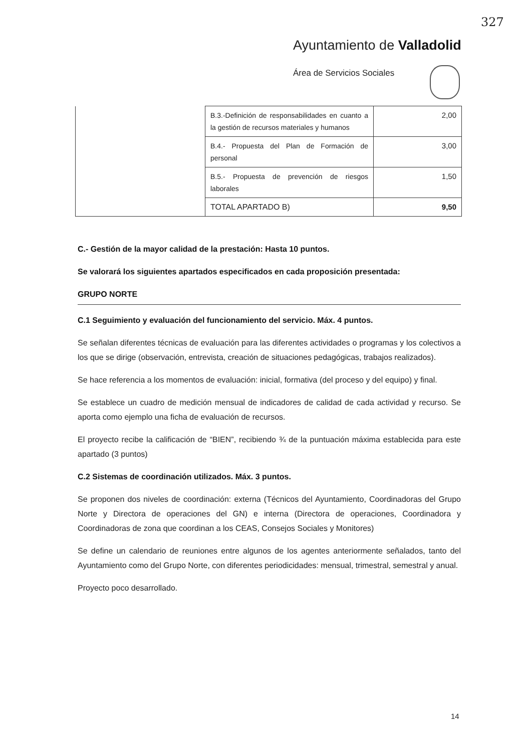327
Ayuntamiento de Valladolid
Área de Servicios Sociales
| | B.3.-Definición de responsabilidades en cuanto a la gestión de recursos materiales y humanos | 2,00 |
| | B.4.- Propuesta del Plan de Formación de personal | 3,00 |
| | B.5.- Propuesta de prevención de riesgos laborales | 1,50 |
| | TOTAL APARTADO B) | 9,50 |
C.- Gestión de la mayor calidad de la prestación: Hasta 10 puntos.
Se valorará los siguientes apartados especificados en cada proposición presentada:
GRUPO NORTE
C.1 Seguimiento y evaluación del funcionamiento del servicio. Máx. 4 puntos.
Se señalan diferentes técnicas de evaluación para las diferentes actividades o programas y los colectivos a los que se dirige (observación, entrevista, creación de situaciones pedagógicas, trabajos realizados).
Se hace referencia a los momentos de evaluación: inicial, formativa (del proceso y del equipo) y final.
Se establece un cuadro de medición mensual de indicadores de calidad de cada actividad y recurso. Se aporta como ejemplo una ficha de evaluación de recursos.
El proyecto recibe la calificación de “BIEN”, recibiendo ¾ de la puntuación máxima establecida para este apartado (3 puntos)
C.2 Sistemas de coordinación utilizados. Máx. 3 puntos.
Se proponen dos niveles de coordinación: externa (Técnicos del Ayuntamiento, Coordinadoras del Grupo Norte y Directora de operaciones del GN) e interna (Directora de operaciones, Coordinadora y Coordinadoras de zona que coordinan a los CEAS, Consejos Sociales y Monitores)
Se define un calendario de reuniones entre algunos de los agentes anteriormente señalados, tanto del Ayuntamiento como del Grupo Norte, con diferentes periodicidades: mensual, trimestral, semestral y anual.
Proyecto poco desarrollado.
14